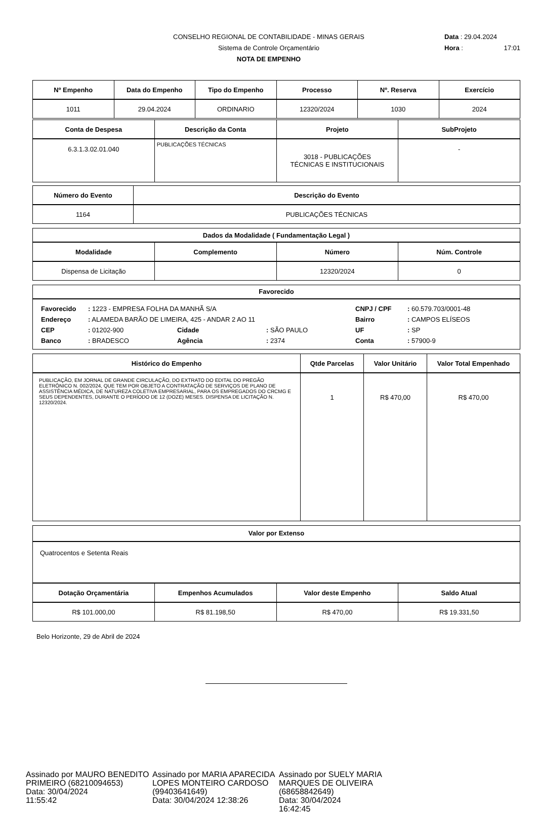CONSELHO REGIONAL DE CONTABILIDADE - MINAS GERAIS
Sistema de Controle Orçamentário
NOTA DE EMPENHO
Data : 29.04.2024
Hora : 17:01
| Nº Empenho | Data do Empenho | Tipo do Empenho | Processo | Nº. Reserva | Exercício |
| --- | --- | --- | --- | --- | --- |
| 1011 | 29.04.2024 | ORDINARIO | 12320/2024 | 1030 | 2024 |
| Conta de Despesa | Descrição da Conta | Projeto | SubProjeto |
| --- | --- | --- | --- |
| 6.3.1.3.02.01.040 | PUBLICAÇÕES TÉCNICAS | 3018 - PUBLICAÇÕES TÉCNICAS E INSTITUCIONAIS | - |
| Número do Evento | Descrição do Evento |
| --- | --- |
| 1164 | PUBLICAÇÕES TÉCNICAS |
| Dados da Modalidade ( Fundamentação Legal ) | | | |
| --- | --- | --- | --- |
| Modalidade | Complemento | Número | Núm. Controle |
| Dispensa de Licitação | | 12320/2024 | 0 |
Favorecido
| Favorecido | : 1223 - EMPRESA FOLHA DA MANHÃ S/A | | | CNPJ / CPF | : 60.579.703/0001-48 |
| Endereço | : ALAMEDA BARÃO DE LIMEIRA, 425 - ANDAR 2 AO 11 | | | Bairro | : CAMPOS ELÍSEOS |
| CEP | : 01202-900 | Cidade | : SÃO PAULO | UF | : SP |
| Banco | : BRADESCO | Agência | : 2374 | Conta | : 57900-9 |
| Histórico do Empenho | Qtde Parcelas | Valor Unitário | Valor Total Empenhado |
| --- | --- | --- | --- |
| PUBLICAÇÃO, EM JORNAL DE GRANDE CIRCULAÇÃO, DO EXTRATO DO EDITAL DO PREGÃO ELETRÔNICO N. 002/2024, QUE TEM POR OBJETO A CONTRATAÇÃO DE SERVIÇOS DE PLANO DE ASSISTÊNCIA MÉDICA, DE NATUREZA COLETIVA EMPRESARIAL, PARA OS EMPREGADOS DO CRCMG E SEUS DEPENDENTES, DURANTE O PERÍODO DE 12 (DOZE) MESES. DISPENSA DE LICITAÇÃO N. 12320/2024. | 1 | R$ 470,00 | R$ 470,00 |
Valor por Extenso
Quatrocentos e Setenta Reais
| Dotação Orçamentária | Empenhos Acumulados | Valor deste Empenho | Saldo Atual |
| --- | --- | --- | --- |
| R$ 101.000,00 | R$ 81.198,50 | R$ 470,00 | R$ 19.331,50 |
Belo Horizonte, 29 de Abril de 2024
Assinado por MAURO BENEDITO PRIMEIRO (68210094653)
Data: 30/04/2024
11:55:42
Assinado por MARIA APARECIDA LOPES MONTEIRO CARDOSO (99403641649)
Data: 30/04/2024 12:38:26
Assinado por SUELY MARIA MARQUES DE OLIVEIRA (68658842649)
Data: 30/04/2024
16:42:45